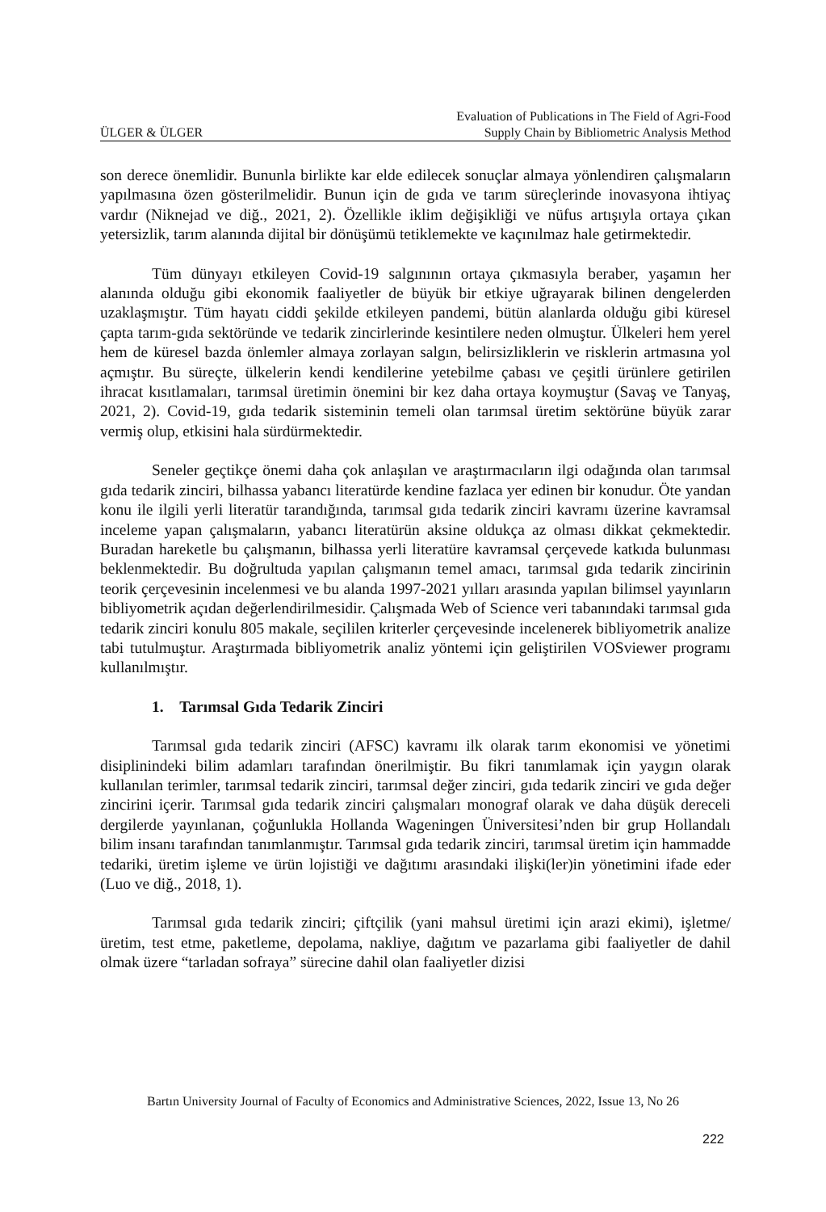ÜLGER & ÜLGER Evaluation of Publications in The Field of Agri-Food
Supply Chain by Bibliometric Analysis Method
son derece önemlidir. Bununla birlikte kar elde edilecek sonuçlar almaya yönlendiren çalışmaların yapılmasına özen gösterilmelidir. Bunun için de gıda ve tarım süreçlerinde inovasyona ihtiyaç vardır (Niknejad ve diğ., 2021, 2). Özellikle iklim değişikliği ve nüfus artışıyla ortaya çıkan yetersizlik, tarım alanında dijital bir dönüşümü tetiklemekte ve kaçınılmaz hale getirmektedir.
Tüm dünyayı etkileyen Covid-19 salgınının ortaya çıkmasıyla beraber, yaşamın her alanında olduğu gibi ekonomik faaliyetler de büyük bir etkiye uğrayarak bilinen dengelerden uzaklaşmıştır. Tüm hayatı ciddi şekilde etkileyen pandemi, bütün alanlarda olduğu gibi küresel çapta tarım-gıda sektöründe ve tedarik zincirlerinde kesintilere neden olmuştur. Ülkeleri hem yerel hem de küresel bazda önlemler almaya zorlayan salgın, belirsizliklerin ve risklerin artmasına yol açmıştır. Bu süreçte, ülkelerin kendi kendilerine yetebilme çabası ve çeşitli ürünlere getirilen ihracat kısıtlamaları, tarımsal üretimin önemini bir kez daha ortaya koymuştur (Savaş ve Tanyaş, 2021, 2). Covid-19, gıda tedarik sisteminin temeli olan tarımsal üretim sektörüne büyük zarar vermiş olup, etkisini hala sürdürmektedir.
Seneler geçtikçe önemi daha çok anlaşılan ve araştırmacıların ilgi odağında olan tarımsal gıda tedarik zinciri, bilhassa yabancı literatürde kendine fazlaca yer edinen bir konudur. Öte yandan konu ile ilgili yerli literatür tarandığında, tarımsal gıda tedarik zinciri kavramı üzerine kavramsal inceleme yapan çalışmaların, yabancı literatürün aksine oldukça az olması dikkat çekmektedir. Buradan hareketle bu çalışmanın, bilhassa yerli literatüre kavramsal çerçevede katkıda bulunması beklenmektedir. Bu doğrultuda yapılan çalışmanın temel amacı, tarımsal gıda tedarik zincirinin teorik çerçevesinin incelenmesi ve bu alanda 1997-2021 yılları arasında yapılan bilimsel yayınların bibliyometrik açıdan değerlendirilmesidir. Çalışmada Web of Science veri tabanındaki tarımsal gıda tedarik zinciri konulu 805 makale, seçililen kriterler çerçevesinde incelenerek bibliyometrik analize tabi tutulmuştur. Araştırmada bibliyometrik analiz yöntemi için geliştirilen VOSviewer programı kullanılmıştır.
1. Tarımsal Gıda Tedarik Zinciri
Tarımsal gıda tedarik zinciri (AFSC) kavramı ilk olarak tarım ekonomisi ve yönetimi disiplinindeki bilim adamları tarafından önerilmiştir. Bu fikri tanımlamak için yaygın olarak kullanılan terimler, tarımsal tedarik zinciri, tarımsal değer zinciri, gıda tedarik zinciri ve gıda değer zincirini içerir. Tarımsal gıda tedarik zinciri çalışmaları monograf olarak ve daha düşük dereceli dergilerde yayınlanan, çoğunlukla Hollanda Wageningen Üniversitesi’nden bir grup Hollandalı bilim insanı tarafından tanımlanmıştır. Tarımsal gıda tedarik zinciri, tarımsal üretim için hammadde tedariki, üretim işleme ve ürün lojistiği ve dağıtımı arasındaki ilişki(ler)in yönetimini ifade eder (Luo ve diğ., 2018, 1).
Tarımsal gıda tedarik zinciri; çiftçilik (yani mahsul üretimi için arazi ekimi), işletme/üretim, test etme, paketleme, depolama, nakliye, dağıtım ve pazarlama gibi faaliyetler de dahil olmak üzere “tarladan sofraya” sürecine dahil olan faaliyetler dizisi
Bartın University Journal of Faculty of Economics and Administrative Sciences, 2022, Issue 13, No 26
222